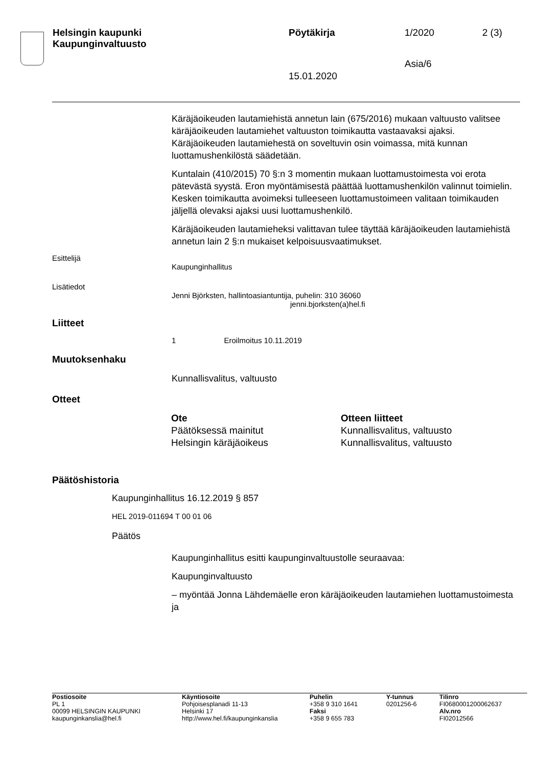| Helsingin kaupunki Kaupunginvaltuusto | Pöytäkirja | 1/2020 | 2 (3) |
| | | Asia/6 | |
| | 15.01.2020 | | |
Käräjäoikeuden lautamiehistä annetun lain (675/2016) mukaan valtuusto valitsee käräjäoikeuden lautamiehet valtuuston toimikautta vastaavaksi ajaksi. Käräjäoikeuden lautamiehestä on soveltuvin osin voimassa, mitä kunnan luottamushenkilöstä säädetään.
Kuntalain (410/2015) 70 §:n 3 momentin mukaan luottamustoimesta voi erota pätevästä syystä. Eron myöntämisestä päättää luottamushenkilön valinnut toimielin. Kesken toimikautta avoimeksi tulleeseen luottamustoimeen valitaan toimikauden jäljellä olevaksi ajaksi uusi luottamushenkilö.
Käräjäoikeuden lautamieheksi valittavan tulee täyttää käräjäoikeuden lautamiehistä annetun lain 2 §:n mukaiset kelpoisuusvaatimukset.
Esittelijä
Kaupunginhallitus
Lisätiedot
Jenni Björksten, hallintoasiantuntija, puhelin: 310 36060
jenni.bjorksten(a)hel.fi
Liitteet
1 Eroilmoitus 10.11.2019
Muutoksenhaku
Kunnallisvalitus, valtuusto
Otteet
| Ote | Otteen liitteet |
| --- | --- |
| Päätöksessä mainitut | Kunnallisvalitus, valtuusto |
| Helsingin käräjäoikeus | Kunnallisvalitus, valtuusto |
Päätöshistoria
Kaupunginhallitus 16.12.2019 § 857
HEL 2019-011694 T 00 01 06
Päätös
Kaupunginhallitus esitti kaupunginvaltuustolle seuraavaa:
Kaupunginvaltuusto
– myöntää Jonna Lähdemäelle eron käräjäoikeuden lautamiehen luottamustoimesta ja
| Postiosoite PL 1 00099 HELSINGIN KAUPUNKI kaupunginkanslia@hel.fi | Käyntiosoite Pohjoisesplanadi 11-13 Helsinki 17 http://www.hel.fi/kaupunginkanslia | Puhelin +358 9 310 1641 Faksi +358 9 655 783 | Y-tunnus 0201256-6 | Tilinro FI0680001200062637 Alv.nro FI02012566 |